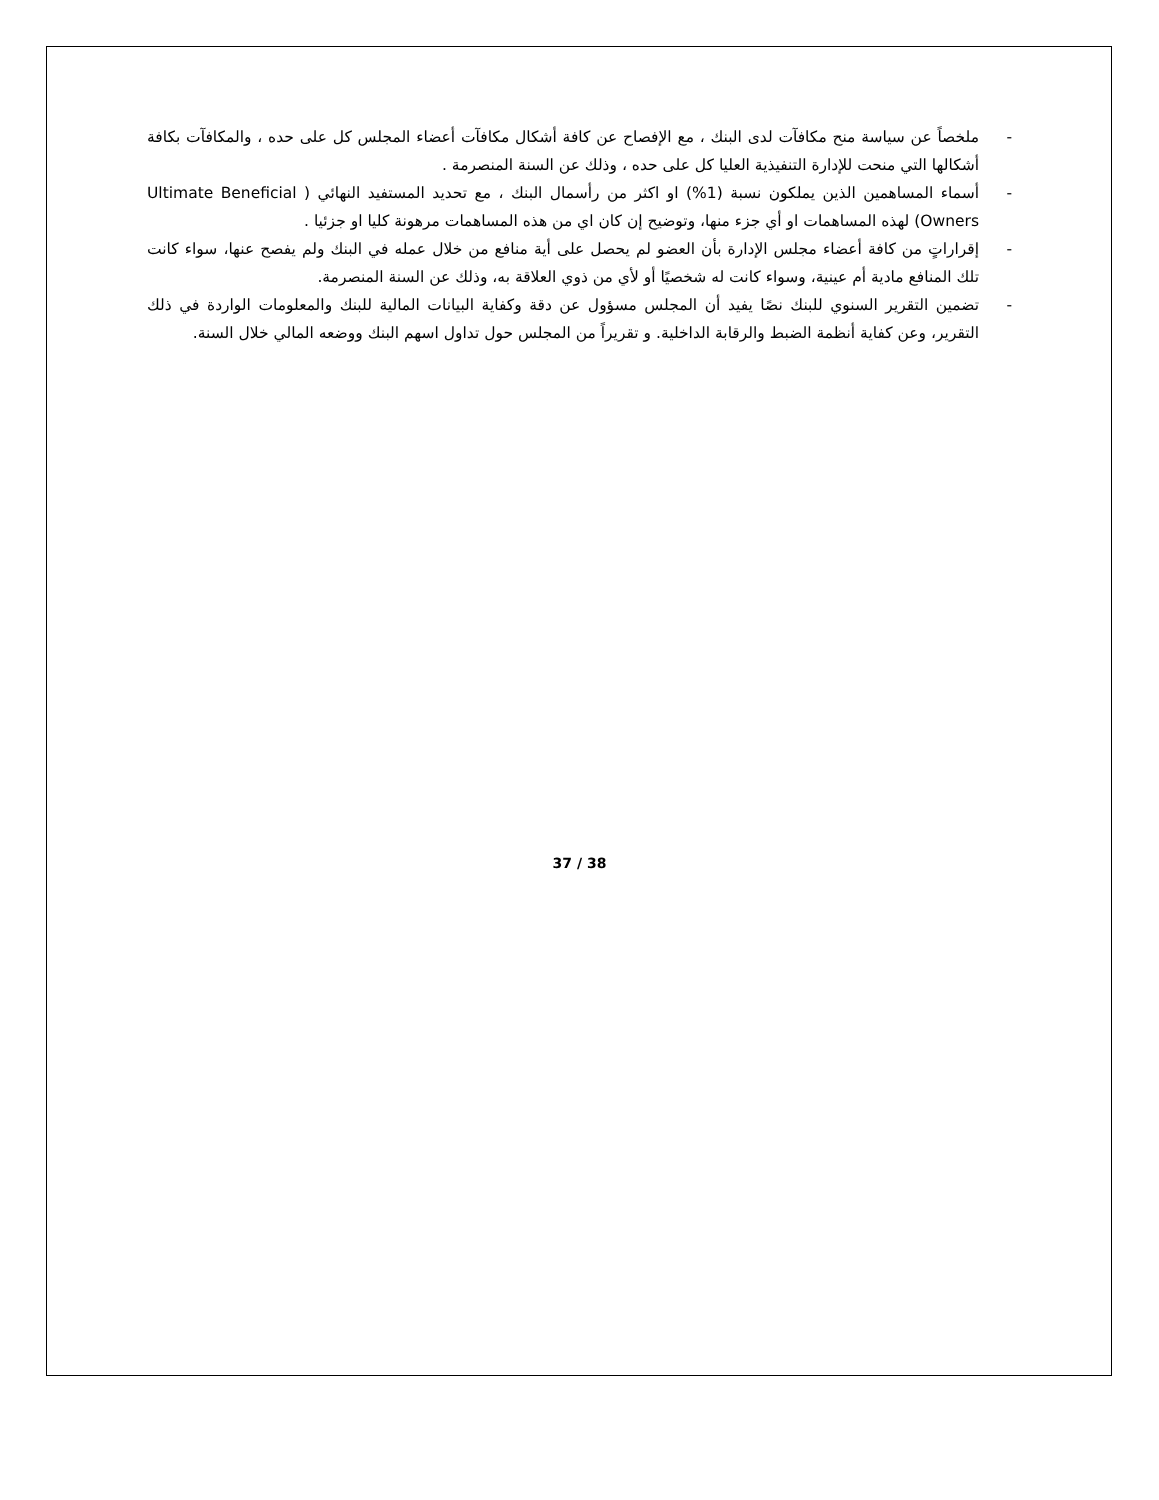- ملخصاً عن سياسة منح مكافآت لدى البنك ، مع الإفصاح عن كافة أشكال مكافآت أعضاء المجلس كل على حده ، والمكافآت بكافة أشكالها التي منحت للإدارة التنفيذية العليا كل على حده ، وذلك عن السنة المنصرمة .
- أسماء المساهمين الذين يملكون نسبة (1%) او اكثر من رأسمال البنك ، مع تحديد المستفيد النهائي ( Ultimate Beneficial Owners) لهذه المساهمات او أي جزء منها، وتوضيح إن كان اي من هذه المساهمات مرهونة كليا او جزئيا .
- إقراراتٍ من كافة أعضاء مجلس الإدارة بأن العضو لم يحصل على أية منافع من خلال عمله في البنك ولم يفصح عنها، سواء كانت تلك المنافع مادية أم عينية، وسواء كانت له شخصيًا أو لأي من ذوي العلاقة به، وذلك عن السنة المنصرمة.
- تضمين التقرير السنوي للبنك نصًا يفيد أن المجلس مسؤول عن دقة وكفاية البيانات المالية للبنك والمعلومات الواردة في ذلك التقرير، وعن كفاية أنظمة الضبط والرقابة الداخلية. و تقريراً من المجلس حول تداول اسهم البنك ووضعه المالي خلال السنة.
37 / 38